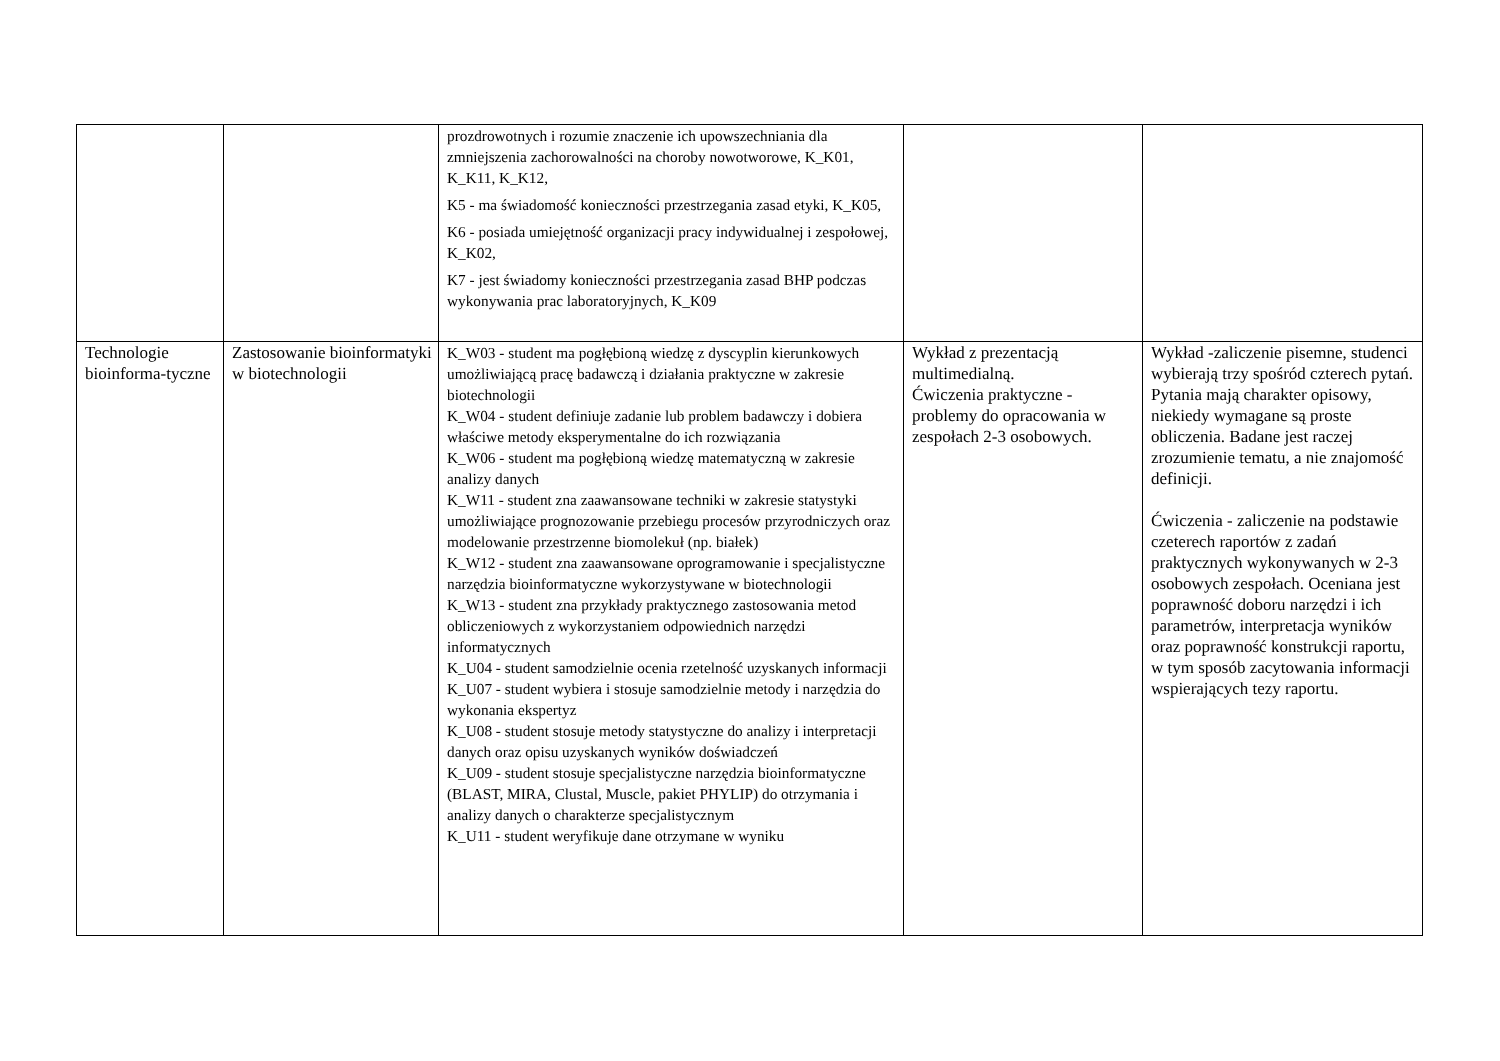| | | prozdrowotnych i rozumie znaczenie ich upowszechniania dla zmniejszenia zachorowalności na choroby nowotworowe, K_K01, K_K11, K_K12, K5 - ma świadomość konieczności przestrzegania zasad etyki, K_K05, K6 - posiada umiejętność organizacji pracy indywidualnej i zespołowej, K_K02, K7 - jest świadomy konieczności przestrzegania zasad BHP podczas wykonywania prac laboratoryjnych, K_K09 | | |
| Technologie bioinforma-tyczne | Zastosowanie bioinformatyki w biotechnologii | K_W03 - student ma pogłębioną wiedzę z dyscyplin kierunkowych umożliwiającą pracę badawczą i działania praktyczne w zakresie biotechnologii K_W04 - student definiuje zadanie lub problem badawczy i dobiera właściwe metody eksperymentalne do ich rozwiązania K_W06 - student ma pogłębioną wiedzę matematyczną w zakresie analizy danych K_W11 - student zna zaawansowane techniki w zakresie statystyki umożliwiające prognozowanie przebiegu procesów przyrodniczych oraz modelowanie przestrzenne biomolekuł (np. białek) K_W12 - student zna zaawansowane oprogramowanie i specjalistyczne narzędzia bioinformatyczne wykorzystywane w biotechnologii K_W13 - student zna przykłady praktycznego zastosowania metod obliczeniowych z wykorzystaniem odpowiednich narzędzi informatycznych K_U04 - student samodzielnie ocenia rzetelność uzyskanych informacji K_U07 - student wybiera i stosuje samodzielnie metody i narzędzia do wykonania ekspertyz K_U08 - student stosuje metody statystyczne do analizy i interpretacji danych oraz opisu uzyskanych wyników doświadczeń K_U09 - student stosuje specjalistyczne narzędzia bioinformatyczne (BLAST, MIRA, Clustal, Muscle, pakiet PHYLIP) do otrzymania i analizy danych o charakterze specjalistycznym K_U11 - student weryfikuje dane otrzymane w wyniku | Wykład z prezentacją multimedialną. Ćwiczenia praktyczne - problemy do opracowania w zespołach 2-3 osobowych. | Wykład -zaliczenie pisemne, studenci wybierają trzy spośród czterech pytań. Pytania mają charakter opisowy, niekiedy wymagane są proste obliczenia. Badane jest raczej zrozumienie tematu, a nie znajomość definicji. Ćwiczenia - zaliczenie na podstawie czeterech raportów z zadań praktycznych wykonywanych w 2-3 osobowych zespołach. Oceniana jest poprawność doboru narzędzi i ich parametrów, interpretacja wyników oraz poprawność konstrukcji raportu, w tym sposób zacytowania informacji wspierających tezy raportu. |